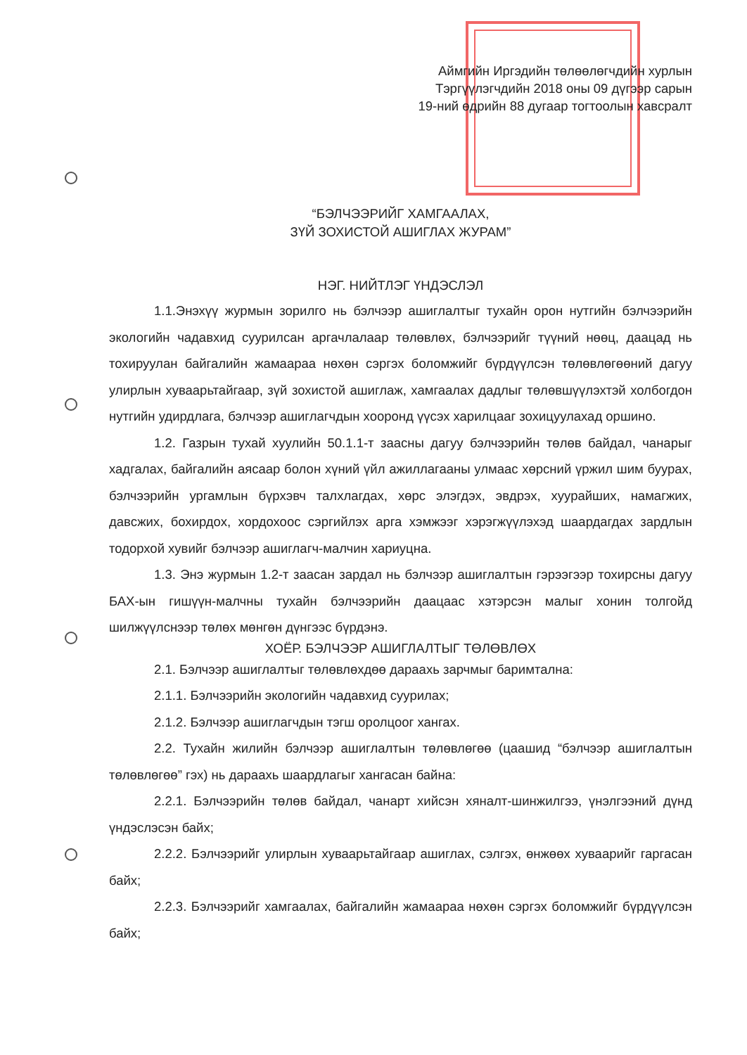Аймгийн Иргэдийн төлөөлөгчдийн хурлын
Тэргүүлэгчдийн 2018 оны 09 дүгээр сарын
19-ний өдрийн 88 дугаар тогтоолын хавсралт
“БЭЛЧЭЭРИЙГ ХАМГААЛАХ,
ЗҮЙ ЗОХИСТОЙ АШИГЛАХ ЖУРАМ”
НЭГ. НИЙТЛЭГ ҮНДЭСЛЭЛ
1.1.Энэхүү журмын зорилго нь бэлчээр ашиглалтыг тухайн орон нутгийн бэлчээрийн экологийн чадавхид суурилсан аргачлалаар төлөвлөх, бэлчээрийг түүний нөөц, даацад нь тохируулан байгалийн жамаараа нөхөн сэргэх боломжийг бүрдүүлсэн төлөвлөгөөний дагуу улирлын хуваарьтайгаар, зүй зохистой ашиглаж, хамгаалах дадлыг төлөвшүүлэхтэй холбогдон нутгийн удирдлага, бэлчээр ашиглагчдын хооронд үүсэх харилцааг зохицуулахад оршино.
1.2. Газрын тухай хуулийн 50.1.1-т заасны дагуу бэлчээрийн төлөв байдал, чанарыг хадгалах, байгалийн аясаар болон хүний үйл ажиллагааны улмаас хөрсний үржил шим буурах, бэлчээрийн ургамлын бүрхэвч талхлагдах, хөрс элэгдэх, эвдрэх, хуурайших, намагжих, давсжих, бохирдох, хордохоос сэргийлэх арга хэмжээг хэрэгжүүлэхэд шаардагдах зардлын тодорхой хувийг бэлчээр ашиглагч-малчин хариуцна.
1.3. Энэ журмын 1.2-т заасан зардал нь бэлчээр ашиглалтын гэрээгээр тохирсны дагуу БАХ-ын гишүүн-малчны тухайн бэлчээрийн даацаас хэтэрсэн малыг хонин толгойд шилжүүлснээр төлөх мөнгөн дүнгээс бүрдэнэ.
ХОЁР. БЭЛЧЭЭР АШИГЛАЛТЫГ ТӨЛӨВЛӨХ
2.1. Бэлчээр ашиглалтыг төлөвлөхдөө дараахь зарчмыг баримтална:
2.1.1. Бэлчээрийн экологийн чадавхид суурилах;
2.1.2. Бэлчээр ашиглагчдын тэгш оролцоог хангах.
2.2. Тухайн жилийн бэлчээр ашиглалтын төлөвлөгөө (цаашид “бэлчээр ашиглалтын төлөвлөгөө” гэх) нь дараахь шаардлагыг хангасан байна:
2.2.1. Бэлчээрийн төлөв байдал, чанарт хийсэн хяналт-шинжилгээ, үнэлгээний дүнд үндэслэсэн байх;
2.2.2. Бэлчээрийг улирлын хуваарьтайгаар ашиглах, сэлгэх, өнжөөх хуваарийг гаргасан байх;
2.2.3. Бэлчээрийг хамгаалах, байгалийн жамаараа нөхөн сэргэх боломжийг бүрдүүлсэн байх;